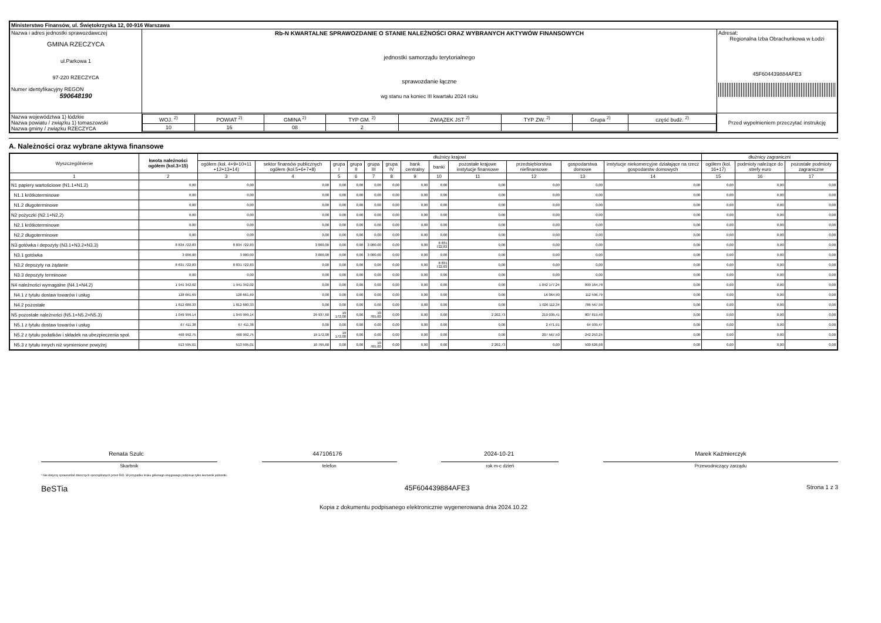| Ministerstwo Finansów, ul. Świętokrzyska 12, 00-916 Warszawa | | | |
| Nazwa i adres jednostki sprawozdawczej GMINA RZECZYCA ul.Parkowa 1 97-220 RZECZYCA Numer identyfikacyjny REGON 590648190 | Rb-N KWARTALNE SPRAWOZDANIE O STANIE NALEŻNOŚCI ORAZ WYBRANYCH AKTYWÓW FINANSOWYCH jednostki samorządu terytorialnego sprawozdanie łączne wg stanu na koniec III kwartału 2024 roku | | Adresat: Regionalna Izba Obrachunkowa w Łodzi 45F604439884AFE3 |
| Nazwa województwa 1) łódzkie Nazwa powiatu / związku 1) tomaszowski Nazwa gminy / związku RZECZYCA | | / WOJ. <sup>2)</sup> / POWIAT <sup>2)</sup> / GMINA <sup>2)</sup> / TYP GM. <sup>2)</sup> / ZWIĄZEK JST <sup>2)</sup> / TYP ZW. <sup>2)</sup> / Grupa <sup>2)</sup> / część budż. <sup>2)</sup> / / 10 / 16 / 08 / 2 / / / / / | Przed wypełnieniem przeczytać instrukcję |
A. Należności oraz wybrane aktywa finansowe
| Wyszczególnienie | kwota należności ogółem (kol.3+15) | dłużnicy krajowi | | | | | | | | | | | | dłużnicy zagraniczni | | |
| --- | --- | --- | --- | --- | --- | --- | --- | --- | --- | --- | --- | --- | --- | --- | --- | --- |
| | | ogółem (kol. 4+9+10+11 +12+13+14) | sektor finansów publicznych ogółem (kol.5+6+7+8) | grupa I | grupa II | grupa III | grupa IV | bank centralny | banki | pozostałe krajowe instytucje finansowe | przedsiębiorstwa niefinansowe | gospodarstwa domowe | instytucje niekomercyjne działające na rzecz gospodarstw domowych | ogółem (kol. 16+17) | podmioty należące do strefy euro | pozostałe podmioty zagraniczne |
| 1 | 2 | 3 | 4 | 5 | 6 | 7 | 8 | 9 | 10 | 11 | 12 | 13 | 14 | 15 | 16 | 17 |
| N1 papiery wartościowe (N1.1+N1.2) | 0,00 | 0,00 | 0,00 | 0,00 | 0,00 | 0,00 | 0,00 | 0,00 | 0,00 | 0,00 | 0,00 | 0,00 | 0,00 | 0,00 | 0,00 | 0,00 |
| N1.1 krótkoterminowe | 0,00 | 0,00 | 0,00 | 0,00 | 0,00 | 0,00 | 0,00 | 0,00 | 0,00 | 0,00 | 0,00 | 0,00 | 0,00 | 0,00 | 0,00 | 0,00 |
| N1.2 długoterminowe | 0,00 | 0,00 | 0,00 | 0,00 | 0,00 | 0,00 | 0,00 | 0,00 | 0,00 | 0,00 | 0,00 | 0,00 | 0,00 | 0,00 | 0,00 | 0,00 |
| N2 pożyczki (N2.1+N2,2) | 0,00 | 0,00 | 0,00 | 0,00 | 0,00 | 0,00 | 0,00 | 0,00 | 0,00 | 0,00 | 0,00 | 0,00 | 0,00 | 0,00 | 0,00 | 0,00 |
| N2.1 krótkoterminowe | 0,00 | 0,00 | 0,00 | 0,00 | 0,00 | 0,00 | 0,00 | 0,00 | 0,00 | 0,00 | 0,00 | 0,00 | 0,00 | 0,00 | 0,00 | 0,00 |
| N2.2 długoterminowe | 0,00 | 0,00 | 0,00 | 0,00 | 0,00 | 0,00 | 0,00 | 0,00 | 0,00 | 0,00 | 0,00 | 0,00 | 0,00 | 0,00 | 0,00 | 0,00 |
| N3 gotówka i depozyty (N3.1+N3.2+N3.3) | 8 834 722,83 | 8 834 722,83 | 3 000,00 | 0,00 | 0,00 | 3 000,00 | 0,00 | 0,00 | 8 831 722,83 | 0,00 | 0,00 | 0,00 | 0,00 | 0,00 | 0,00 | 0,00 |
| N3.1 gotówka | 3 000,00 | 3 000,00 | 3 000,00 | 0,00 | 0,00 | 3 000,00 | 0,00 | 0,00 | 0,00 | 0,00 | 0,00 | 0,00 | 0,00 | 0,00 | 0,00 | 0,00 |
| N3.2 depozyty na żądanie | 8 831 722,83 | 8 831 722,83 | 0,00 | 0,00 | 0,00 | 0,00 | 0,00 | 0,00 | 8 831 722,83 | 0,00 | 0,00 | 0,00 | 0,00 | 0,00 | 0,00 | 0,00 |
| N3.3 depozyty terminowe | 0,00 | 0,00 | 0,00 | 0,00 | 0,00 | 0,00 | 0,00 | 0,00 | 0,00 | 0,00 | 0,00 | 0,00 | 0,00 | 0,00 | 0,00 | 0,00 |
| N4 należności wymagalne (N4.1+N4.2) | 1 941 342,02 | 1 941 342,02 | 0,00 | 0,00 | 0,00 | 0,00 | 0,00 | 0,00 | 0,00 | 0,00 | 1 042 177,24 | 899 164,78 | 0,00 | 0,00 | 0,00 | 0,00 |
| N4.1 z tytułu dostaw towarów i usług | 128 661,69 | 128 661,69 | 0,00 | 0,00 | 0,00 | 0,00 | 0,00 | 0,00 | 0,00 | 0,00 | 16 064,90 | 112 596,79 | 0,00 | 0,00 | 0,00 | 0,00 |
| N4.2 pozostałe | 1 812 680,33 | 1 812 680,33 | 0,00 | 0,00 | 0,00 | 0,00 | 0,00 | 0,00 | 0,00 | 0,00 | 1 026 112,34 | 786 567,99 | 0,00 | 0,00 | 0,00 | 0,00 |
| N5 pozostałe należności (N5.1+N5.2+N5.3) | 1 049 999,14 | 1 049 999,14 | 29 937,60 | 19 172,00 | 0,00 | 10 765,60 | 0,00 | 0,00 | 0,00 | 2 202,73 | 210 039,41 | 807 819,40 | 0,00 | 0,00 | 0,00 | 0,00 |
| N5.1 z tytułu dostaw towarów i usług | 67 411,38 | 67 411,38 | 0,00 | 0,00 | 0,00 | 0,00 | 0,00 | 0,00 | 0,00 | 0,00 | 2 471,91 | 64 939,47 | 0,00 | 0,00 | 0,00 | 0,00 |
| N5.2 z tytułu podatków i składek na ubezpieczenia społ. | 468 992,75 | 468 992,75 | 19 172,00 | 19 172,00 | 0,00 | 0,00 | 0,00 | 0,00 | 0,00 | 0,00 | 207 567,50 | 242 253,25 | 0,00 | 0,00 | 0,00 | 0,00 |
| N5.3 z tytułu innych niż wymienione powyżej | 513 595,01 | 513 595,01 | 10 765,60 | 0,00 | 0,00 | 10 765,60 | 0,00 | 0,00 | 0,00 | 2 202,73 | 0,00 | 500 626,68 | 0,00 | 0,00 | 0,00 | 0,00 |
Renata Szulc 447106176 2024-10-21 Marek Kaźmierczyk
Skarbnik telefon rok m-c dzień Przewodniczący zarządu
* Nie dotyczy sprawozdań zbiorczych sporządzanych przez RIO. W przypadku braku głównego księgowego podpisuje tylko kierownik jednostki.
BeSTia 45F604439884AFE3 Strona 1 z 3
Kopia z dokumentu podpisanego elektronicznie wygenerowana dnia 2024.10.22